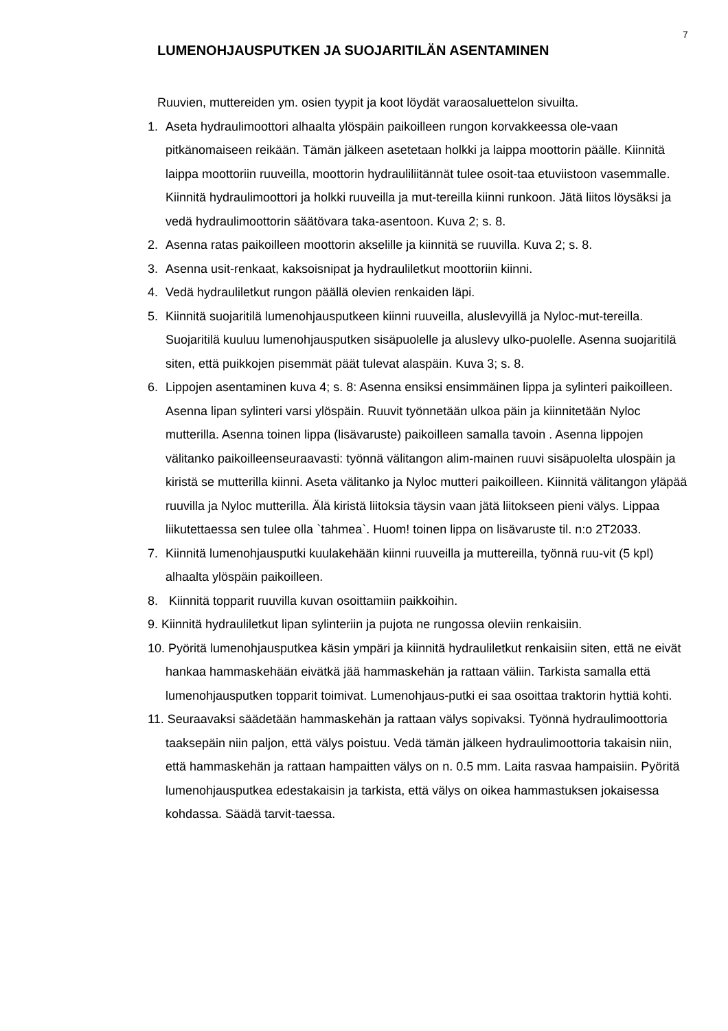7
LUMENOHJAUSPUTKEN JA SUOJARITILÄN ASENTAMINEN
Ruuvien, muttereiden ym. osien tyypit ja koot löydät varaosaluettelon sivuilta.
1. Aseta hydraulimoottori alhaalta ylöspäin paikoilleen rungon korvakkeessa ole-vaan pitkänomaiseen reikään. Tämän jälkeen asetetaan holkki ja laippa moottorin päälle. Kiinnitä laippa moottoriin ruuveilla, moottorin hydrauliliitännät tulee osoit-taa etuviistoon vasemmalle. Kiinnitä hydraulimoottori ja holkki ruuveilla ja mut-tereilla kiinni runkoon. Jätä liitos löysäksi ja vedä hydraulimoottorin säätövara taka-asentoon. Kuva 2; s. 8.
2. Asenna ratas paikoilleen moottorin akselille ja kiinnitä se ruuvilla. Kuva 2; s. 8.
3. Asenna usit-renkaat, kaksoisnipat ja hydrauliletkut moottoriin kiinni.
4. Vedä hydrauliletkut rungon päällä olevien renkaiden läpi.
5. Kiinnitä suojaritilä lumenohjausputkeen kiinni ruuveilla, aluslevyillä ja Nyloc-mut-tereilla. Suojaritilä kuuluu lumenohjausputken sisäpuolelle ja aluslevy ulko-puolelle. Asenna suojaritilä siten, että puikkojen pisemmät päät tulevat alaspäin. Kuva 3; s. 8.
6. Lippojen asentaminen kuva 4; s. 8: Asenna ensiksi ensimmäinen lippa ja sylinteri paikoilleen. Asenna lipan sylinteri varsi ylöspäin. Ruuvit työnnetään ulkoa päin ja kiinnitetään Nyloc mutterilla. Asenna toinen lippa (lisävaruste) paikoilleen samalla tavoin . Asenna lippojen välitanko paikoilleenseuraavasti: työnnä välitangon alim-mainen ruuvi sisäpuolelta ulospäin ja kiristä se mutterilla kiinni. Aseta välitanko ja Nyloc mutteri paikoilleen. Kiinnitä välitangon yläpää ruuvilla ja Nyloc mutterilla. Älä kiristä liitoksia täysin vaan jätä liitokseen pieni välys. Lippaa liikutettaessa sen tulee olla `tahmea`. Huom! toinen lippa on lisävaruste til. n:o 2T2033.
7. Kiinnitä lumenohjausputki kuulakehään kiinni ruuveilla ja muttereilla, työnnä ruu-vit (5 kpl) alhaalta ylöspäin paikoilleen.
8. Kiinnitä topparit ruuvilla kuvan osoittamiin paikkoihin.
9. Kiinnitä hydrauliletkut lipan sylinteriin ja pujota ne rungossa oleviin renkaisiin.
10. Pyöritä lumenohjausputkea käsin ympäri ja kiinnitä hydrauliletkut renkaisiin siten, että ne eivät hankaa hammaskehään eivätkä jää hammaskehän ja rattaan väliin. Tarkista samalla että lumenohjausputken topparit toimivat. Lumenohjaus-putki ei saa osoittaa traktorin hyttiä kohti.
11. Seuraavaksi säädetään hammaskehän ja rattaan välys sopivaksi. Työnnä hydraulimoottoria taaksepäin niin paljon, että välys poistuu. Vedä tämän jälkeen hydraulimoottoria takaisin niin, että hammaskehän ja rattaan hampaitten välys on n. 0.5 mm. Laita rasvaa hampaisiin. Pyöritä lumenohjausputkea edestakaisin ja tarkista, että välys on oikea hammastuksen jokaisessa kohdassa. Säädä tarvit-taessa.